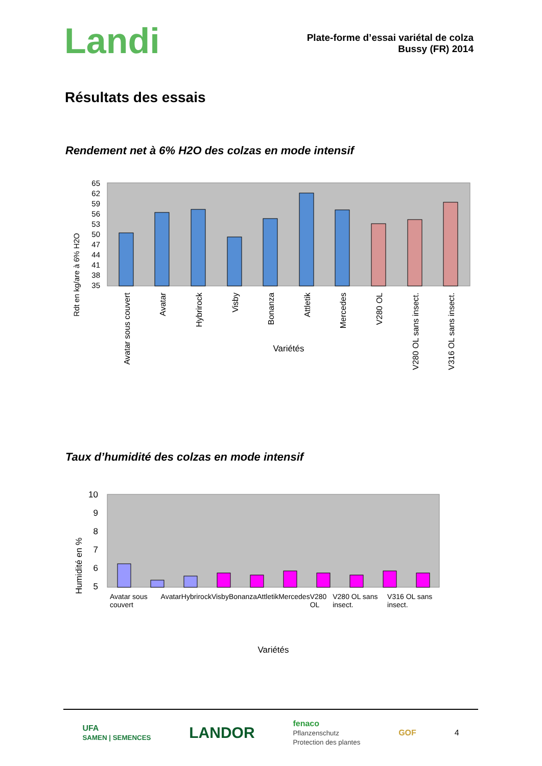Landi
Plate-forme d’essai variétal de colza
Bussy (FR) 2014
Résultats des essais
Rendement net à 6% H2O des colzas en mode intensif
Rdt en kg/are à 6% H2O
65
62
59
56
53
50
47
44
41
38
35
Avatar sous couvert
Avatar
Hybrirock
Visby
Bonanza
Attletik
Mercedes
V280 OL
V280 OL sans insect.
V316 OL sans insect.
Variétés
Taux d’humidité des colzas en mode intensif
Humidité en %
10
9
8
7
6
5
Variétés
Avatar sous couvert Avatar Hybrirock Visby Bonanza Attletik Mercedes V280 OL V280 OL sans insect. V316 OL sans insect.
UFA
SAMEN | SEMENCES LANDOR fenaco
Pflanzenschutz
Protection des plantes GOF 4